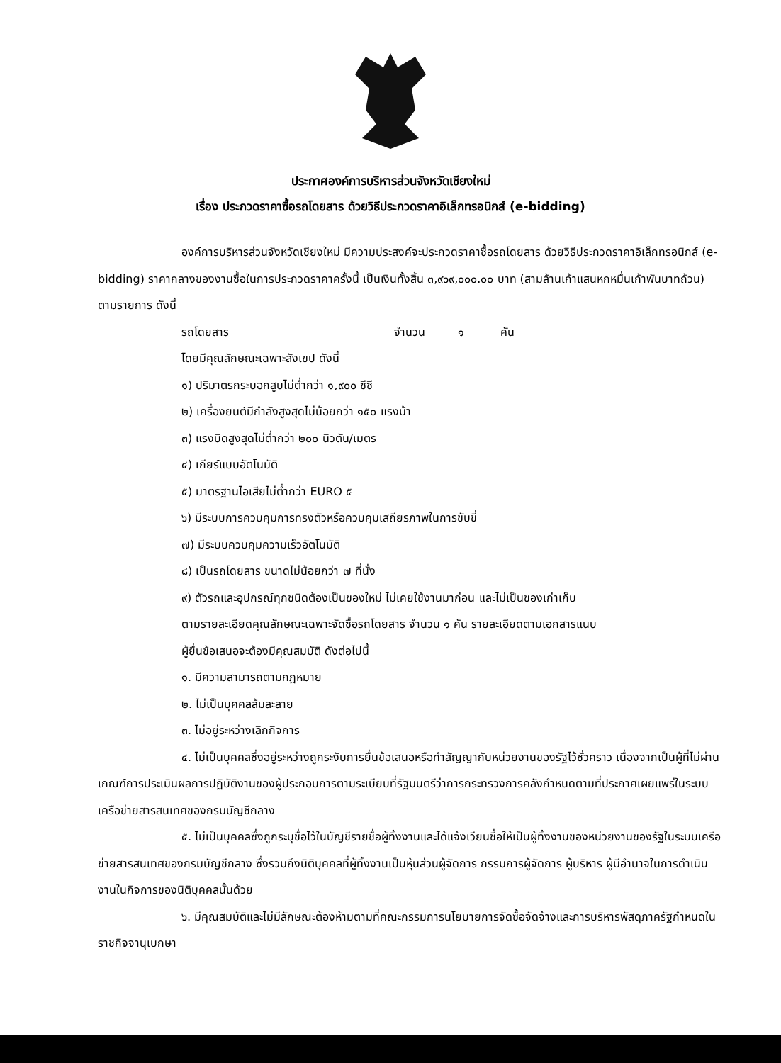ประกาศองค์การบริหารส่วนจังหวัดเชียงใหม่
เรื่อง ประกวดราคาซื้อรถโดยสาร ด้วยวิธีประกวดราคาอิเล็กทรอนิกส์ (e-bidding)
องค์การบริหารส่วนจังหวัดเชียงใหม่ มีความประสงค์จะประกวดราคาซื้อรถโดยสาร ด้วยวิธีประกวดราคาอิเล็กทรอนิกส์ (e-bidding) ราคากลางของงานซื้อในการประกวดราคาครั้งนี้ เป็นเงินทั้งสิ้น ๓,๙๖๙,๐๐๐.๐๐ บาท (สามล้านเก้าแสนหกหมื่นเก้าพันบาทถ้วน) ตามรายการ ดังนี้
รถโดยสาร จำนวน ๑ คัน
โดยมีคุณลักษณะเฉพาะสังเขป ดังนี้
๑) ปริมาตรกระบอกสูบไม่ต่ำกว่า ๑,๙๐๐ ซีซี
๒) เครื่องยนต์มีกำลังสูงสุดไม่น้อยกว่า ๑๕๐ แรงม้า
๓) แรงบิดสูงสุดไม่ต่ำกว่า ๒๐๐ นิวตัน/เมตร
๔) เกียร์แบบอัตโนมัติ
๕) มาตรฐานไอเสียไม่ต่ำกว่า EURO ๕
๖) มีระบบการควบคุมการทรงตัวหรือควบคุมเสถียรภาพในการขับขี่
๗) มีระบบควบคุมความเร็วอัตโนมัติ
๘) เป็นรถโดยสาร ขนาดไม่น้อยกว่า ๗ ที่นั่ง
๙) ตัวรถและอุปกรณ์ทุกชนิดต้องเป็นของใหม่ ไม่เคยใช้งานมาก่อน และไม่เป็นของเก่าเก็บ
ตามรายละเอียดคุณลักษณะเฉพาะจัดซื้อรถโดยสาร จำนวน ๑ คัน รายละเอียดตามเอกสารแนบ
ผู้ยื่นข้อเสนอจะต้องมีคุณสมบัติ ดังต่อไปนี้
๑. มีความสามารถตามกฎหมาย
๒. ไม่เป็นบุคคลล้มละลาย
๓. ไม่อยู่ระหว่างเลิกกิจการ
๔. ไม่เป็นบุคคลซึ่งอยู่ระหว่างถูกระงับการยื่นข้อเสนอหรือทำสัญญากับหน่วยงานของรัฐไว้ชั่วคราว เนื่องจากเป็นผู้ที่ไม่ผ่านเกณฑ์การประเมินผลการปฏิบัติงานของผู้ประกอบการตามระเบียบที่รัฐมนตรีว่าการกระทรวงการคลังกำหนดตามที่ประกาศเผยแพร่ในระบบเครือข่ายสารสนเทศของกรมบัญชีกลาง
๕. ไม่เป็นบุคคลซึ่งถูกระบุชื่อไว้ในบัญชีรายชื่อผู้ทิ้งงานและได้แจ้งเวียนชื่อให้เป็นผู้ทิ้งงานของหน่วยงานของรัฐในระบบเครือข่ายสารสนเทศของกรมบัญชีกลาง ซึ่งรวมถึงนิติบุคคลที่ผู้ทิ้งงานเป็นหุ้นส่วนผู้จัดการ กรรมการผู้จัดการ ผู้บริหาร ผู้มีอำนาจในการดำเนินงานในกิจการของนิติบุคคลนั้นด้วย
๖. มีคุณสมบัติและไม่มีลักษณะต้องห้ามตามที่คณะกรรมการนโยบายการจัดซื้อจัดจ้างและการบริหารพัสดุภาครัฐกำหนดในราชกิจจานุเบกษา